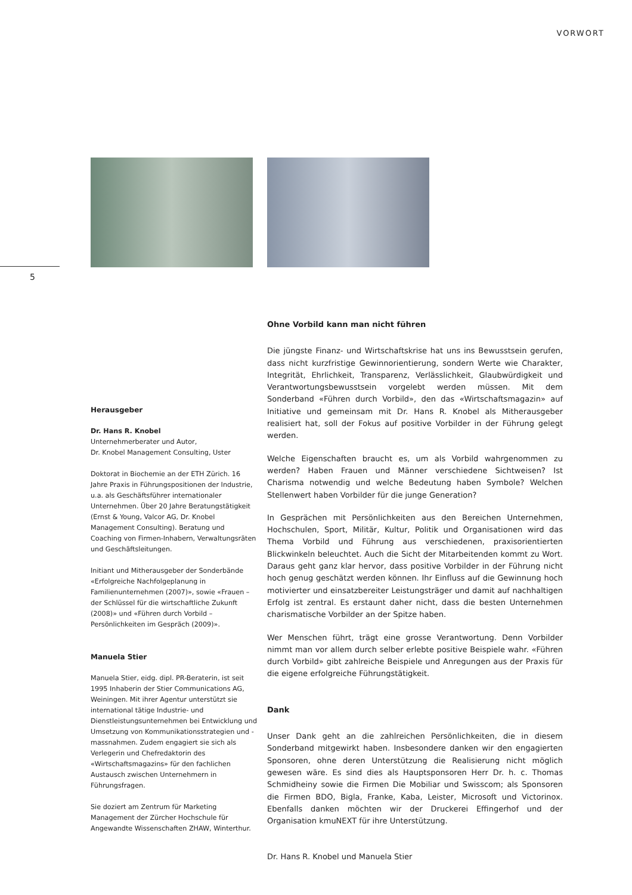VORWORT
5
Herausgeber
Dr. Hans R. Knobel
Unternehmerberater und Autor,
Dr. Knobel Management Consulting, Uster
Doktorat in Biochemie an der ETH Zürich. 16 Jahre Praxis in Führungspositionen der Industrie, u.a. als Geschäftsführer internationaler Unternehmen. Über 20 Jahre Beratungstätigkeit (Ernst & Young, Valcor AG, Dr. Knobel Management Consulting). Beratung und Coaching von Firmen-Inhabern, Verwaltungsräten und Geschäftsleitungen.
Initiant und Mitherausgeber der Sonderbände «Erfolgreiche Nachfolgeplanung in Familienunternehmen (2007)», sowie «Frauen – der Schlüssel für die wirtschaftliche Zukunft (2008)» und «Führen durch Vorbild – Persönlichkeiten im Gespräch (2009)».
Manuela Stier
Manuela Stier, eidg. dipl. PR-Beraterin, ist seit 1995 Inhaberin der Stier Communications AG, Weiningen. Mit ihrer Agentur unterstützt sie international tätige Industrie- und Dienstleistungsunternehmen bei Entwicklung und Umsetzung von Kommunikationsstrategien und -massnahmen. Zudem engagiert sie sich als Verlegerin und Chefredaktorin des «Wirtschaftsmagazins» für den fachlichen Austausch zwischen Unternehmern in Führungsfragen.
Sie doziert am Zentrum für Marketing Management der Zürcher Hochschule für Angewandte Wissenschaften ZHAW, Winterthur.
Ohne Vorbild kann man nicht führen
Die jüngste Finanz- und Wirtschaftskrise hat uns ins Bewusstsein gerufen, dass nicht kurzfristige Gewinnorientierung, sondern Werte wie Charakter, Integrität, Ehrlichkeit, Transparenz, Verlässlichkeit, Glaubwürdigkeit und Verantwortungsbewusstsein vorgelebt werden müssen. Mit dem Sonderband «Führen durch Vorbild», den das «Wirtschaftsmagazin» auf Initiative und gemeinsam mit Dr. Hans R. Knobel als Mitherausgeber realisiert hat, soll der Fokus auf positive Vorbilder in der Führung gelegt werden.
Welche Eigenschaften braucht es, um als Vorbild wahrgenommen zu werden? Haben Frauen und Männer verschiedene Sichtweisen? Ist Charisma notwendig und welche Bedeutung haben Symbole? Welchen Stellenwert haben Vorbilder für die junge Generation?
In Gesprächen mit Persönlichkeiten aus den Bereichen Unternehmen, Hochschulen, Sport, Militär, Kultur, Politik und Organisationen wird das Thema Vorbild und Führung aus verschiedenen, praxisorientierten Blickwinkeln beleuchtet. Auch die Sicht der Mitarbeitenden kommt zu Wort. Daraus geht ganz klar hervor, dass positive Vorbilder in der Führung nicht hoch genug geschätzt werden können. Ihr Einfluss auf die Gewinnung hoch motivierter und einsatzbereiter Leistungsträger und damit auf nachhaltigen Erfolg ist zentral. Es erstaunt daher nicht, dass die besten Unternehmen charismatische Vorbilder an der Spitze haben.
Wer Menschen führt, trägt eine grosse Verantwortung. Denn Vorbilder nimmt man vor allem durch selber erlebte positive Beispiele wahr. «Führen durch Vorbild» gibt zahlreiche Beispiele und Anregungen aus der Praxis für die eigene erfolgreiche Führungstätigkeit.
Dank
Unser Dank geht an die zahlreichen Persönlichkeiten, die in diesem Sonderband mitgewirkt haben. Insbesondere danken wir den engagierten Sponsoren, ohne deren Unterstützung die Realisierung nicht möglich gewesen wäre. Es sind dies als Hauptsponsoren Herr Dr. h. c. Thomas Schmidheiny sowie die Firmen Die Mobiliar und Swisscom; als Sponsoren die Firmen BDO, Bigla, Franke, Kaba, Leister, Microsoft und Victorinox. Ebenfalls danken möchten wir der Druckerei Effingerhof und der Organisation kmuNEXT für ihre Unterstützung.
Dr. Hans R. Knobel und Manuela Stier